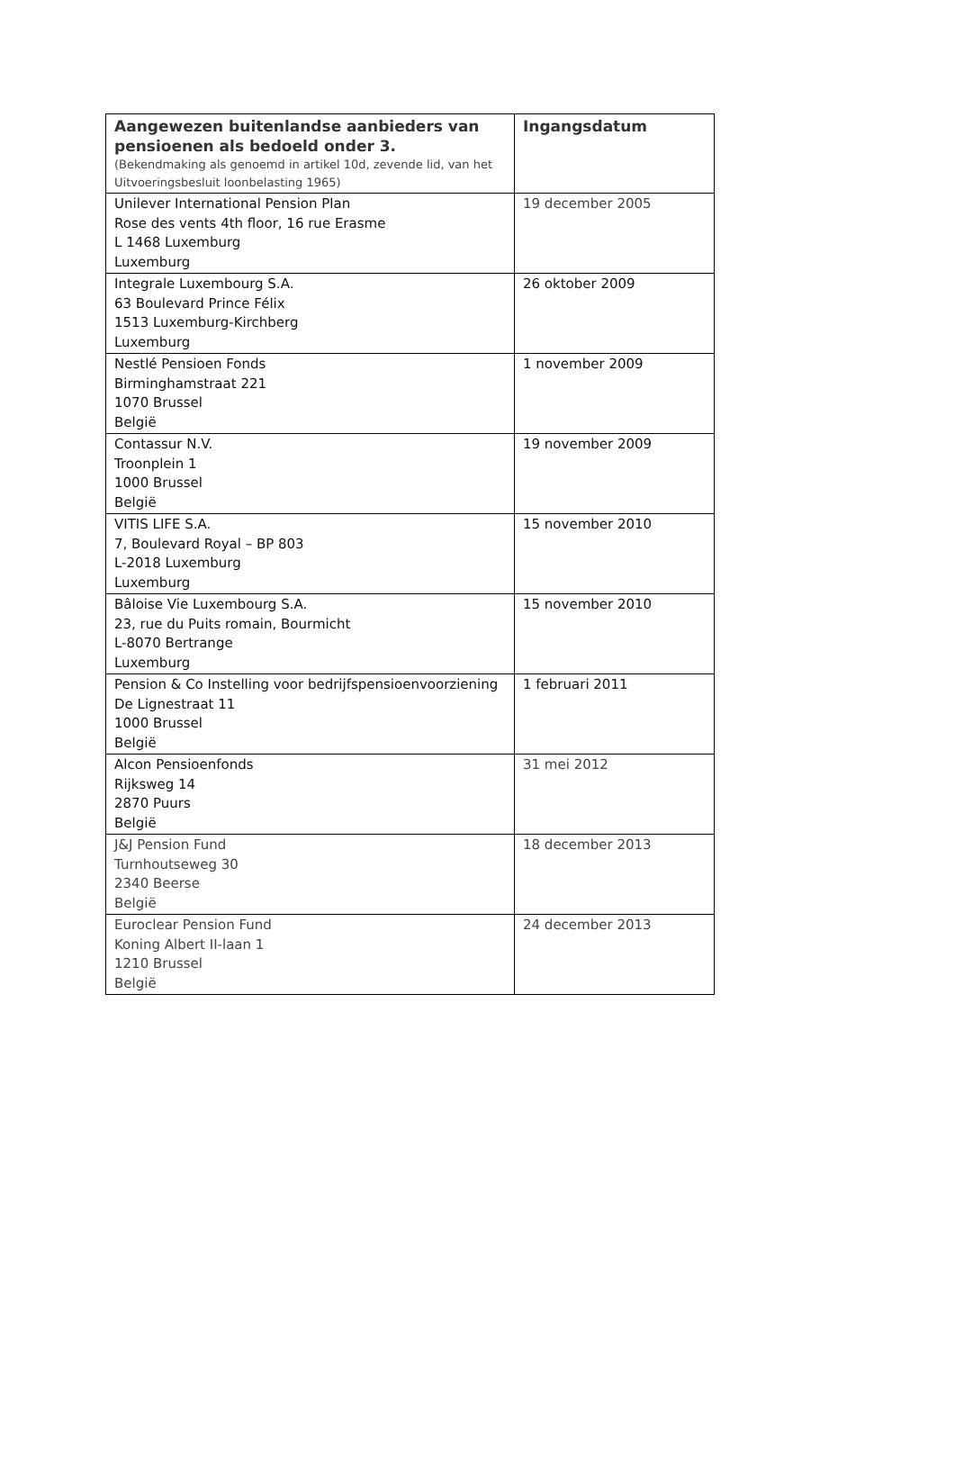| Aangewezen buitenlandse aanbieders van pensioenen als bedoeld onder 3. (Bekendmaking als genoemd in artikel 10d, zevende lid, van het Uitvoeringsbesluit loonbelasting 1965) | Ingangsdatum |
| --- | --- |
| Unilever International Pension Plan Rose des vents 4th floor, 16 rue Erasme L 1468 Luxemburg Luxemburg | 19 december 2005 |
| Integrale Luxembourg S.A. 63 Boulevard Prince Félix 1513 Luxemburg-Kirchberg Luxemburg | 26 oktober 2009 |
| Nestlé Pensioen Fonds Birminghamstraat 221 1070 Brussel België | 1 november 2009 |
| Contassur N.V. Troonplein 1 1000 Brussel België | 19 november 2009 |
| VITIS LIFE S.A. 7, Boulevard Royal – BP 803 L-2018 Luxemburg Luxemburg | 15 november 2010 |
| Bâloise Vie Luxembourg S.A. 23, rue du Puits romain, Bourmicht L-8070 Bertrange Luxemburg | 15 november 2010 |
| Pension & Co Instelling voor bedrijfspensioenvoorziening De Lignestraat 11 1000 Brussel België | 1 februari 2011 |
| Alcon Pensioenfonds Rijksweg 14 2870 Puurs België | 31 mei 2012 |
| J&J Pension Fund Turnhoutseweg 30 2340 Beerse België | 18 december 2013 |
| Euroclear Pension Fund Koning Albert II-laan 1 1210 Brussel België | 24 december 2013 |